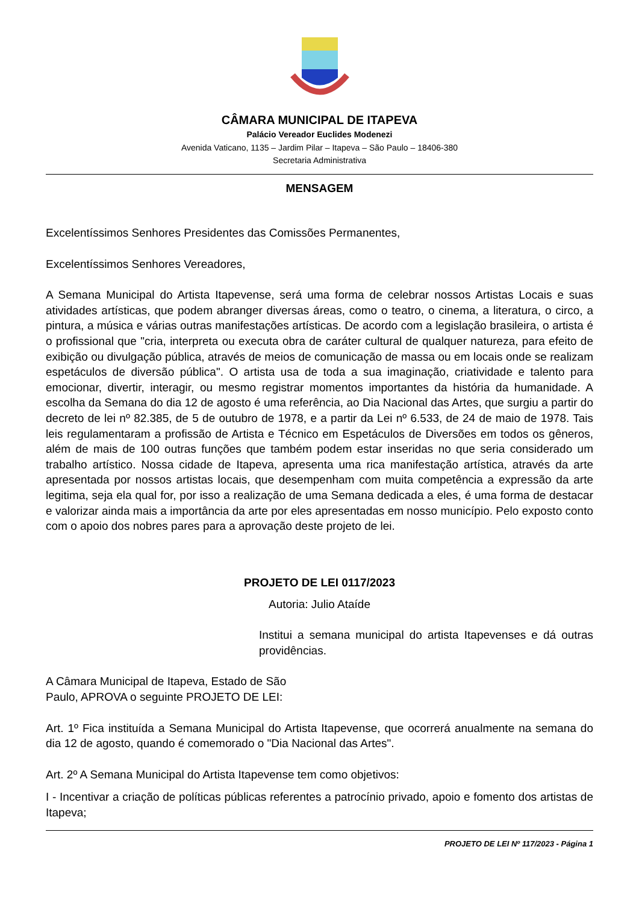CÂMARA MUNICIPAL DE ITAPEVA
Palácio Vereador Euclides Modenezi
Avenida Vaticano, 1135 – Jardim Pilar – Itapeva – São Paulo – 18406-380
Secretaria Administrativa
MENSAGEM
Excelentíssimos Senhores Presidentes das Comissões Permanentes,
Excelentíssimos Senhores Vereadores,
A Semana Municipal do Artista Itapevense, será uma forma de celebrar nossos Artistas Locais e suas atividades artísticas, que podem abranger diversas áreas, como o teatro, o cinema, a literatura, o circo, a pintura, a música e várias outras manifestações artísticas. De acordo com a legislação brasileira, o artista é o profissional que "cria, interpreta ou executa obra de caráter cultural de qualquer natureza, para efeito de exibição ou divulgação pública, através de meios de comunicação de massa ou em locais onde se realizam espetáculos de diversão pública". O artista usa de toda a sua imaginação, criatividade e talento para emocionar, divertir, interagir, ou mesmo registrar momentos importantes da história da humanidade. A escolha da Semana do dia 12 de agosto é uma referência, ao Dia Nacional das Artes, que surgiu a partir do decreto de lei nº 82.385, de 5 de outubro de 1978, e a partir da Lei nº 6.533, de 24 de maio de 1978. Tais leis regulamentaram a profissão de Artista e Técnico em Espetáculos de Diversões em todos os gêneros, além de mais de 100 outras funções que também podem estar inseridas no que seria considerado um trabalho artístico. Nossa cidade de Itapeva, apresenta uma rica manifestação artística, através da arte apresentada por nossos artistas locais, que desempenham com muita competência a expressão da arte legitima, seja ela qual for, por isso a realização de uma Semana dedicada a eles, é uma forma de destacar e valorizar ainda mais a importância da arte por eles apresentadas em nosso município. Pelo exposto conto com o apoio dos nobres pares para a aprovação deste projeto de lei.
PROJETO DE LEI 0117/2023
Autoria: Julio Ataíde
Institui a semana municipal do artista Itapevenses e dá outras providências.
A Câmara Municipal de Itapeva, Estado de São
Paulo, APROVA o seguinte PROJETO DE LEI:
Art. 1º Fica instituída a Semana Municipal do Artista Itapevense, que ocorrerá anualmente na semana do dia 12 de agosto, quando é comemorado o "Dia Nacional das Artes".
Art. 2º A Semana Municipal do Artista Itapevense tem como objetivos:
I - Incentivar a criação de políticas públicas referentes a patrocínio privado, apoio e fomento dos artistas de Itapeva;
PROJETO DE LEI Nº 117/2023 - Página 1